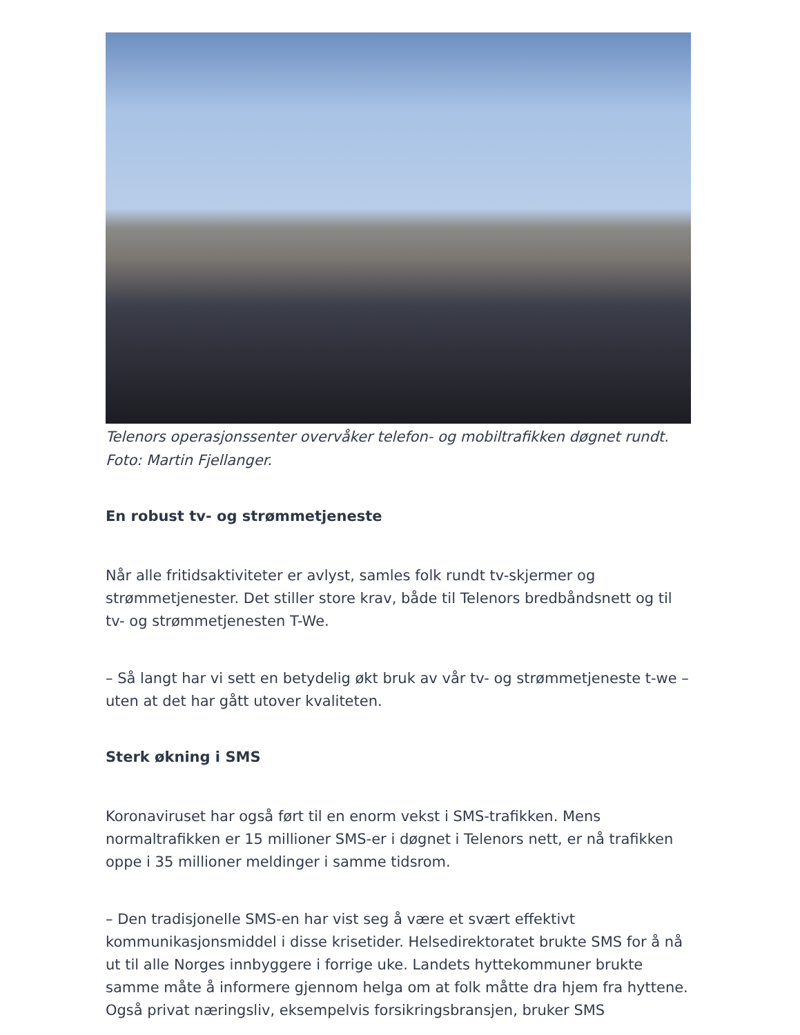Telenors operasjonssenter overvåker telefon- og mobiltrafikken døgnet rundt. Foto: Martin Fjellanger.
En robust tv- og strømmetjeneste
Når alle fritidsaktiviteter er avlyst, samles folk rundt tv-skjermer og strømmetjenester. Det stiller store krav, både til Telenors bredbåndsnett og til tv- og strømmetjenesten T-We.
– Så langt har vi sett en betydelig økt bruk av vår tv- og strømmetjeneste t-we – uten at det har gått utover kvaliteten.
Sterk økning i SMS
Koronaviruset har også ført til en enorm vekst i SMS-trafikken. Mens normaltrafikken er 15 millioner SMS-er i døgnet i Telenors nett, er nå trafikken oppe i 35 millioner meldinger i samme tidsrom.
– Den tradisjonelle SMS-en har vist seg å være et svært effektivt kommunikasjonsmiddel i disse krisetider. Helsedirektoratet brukte SMS for å nå ut til alle Norges innbyggere i forrige uke. Landets hyttekommuner brukte samme måte å informere gjennom helga om at folk måtte dra hjem fra hyttene. Også privat næringsliv, eksempelvis forsikringsbransjen, bruker SMS